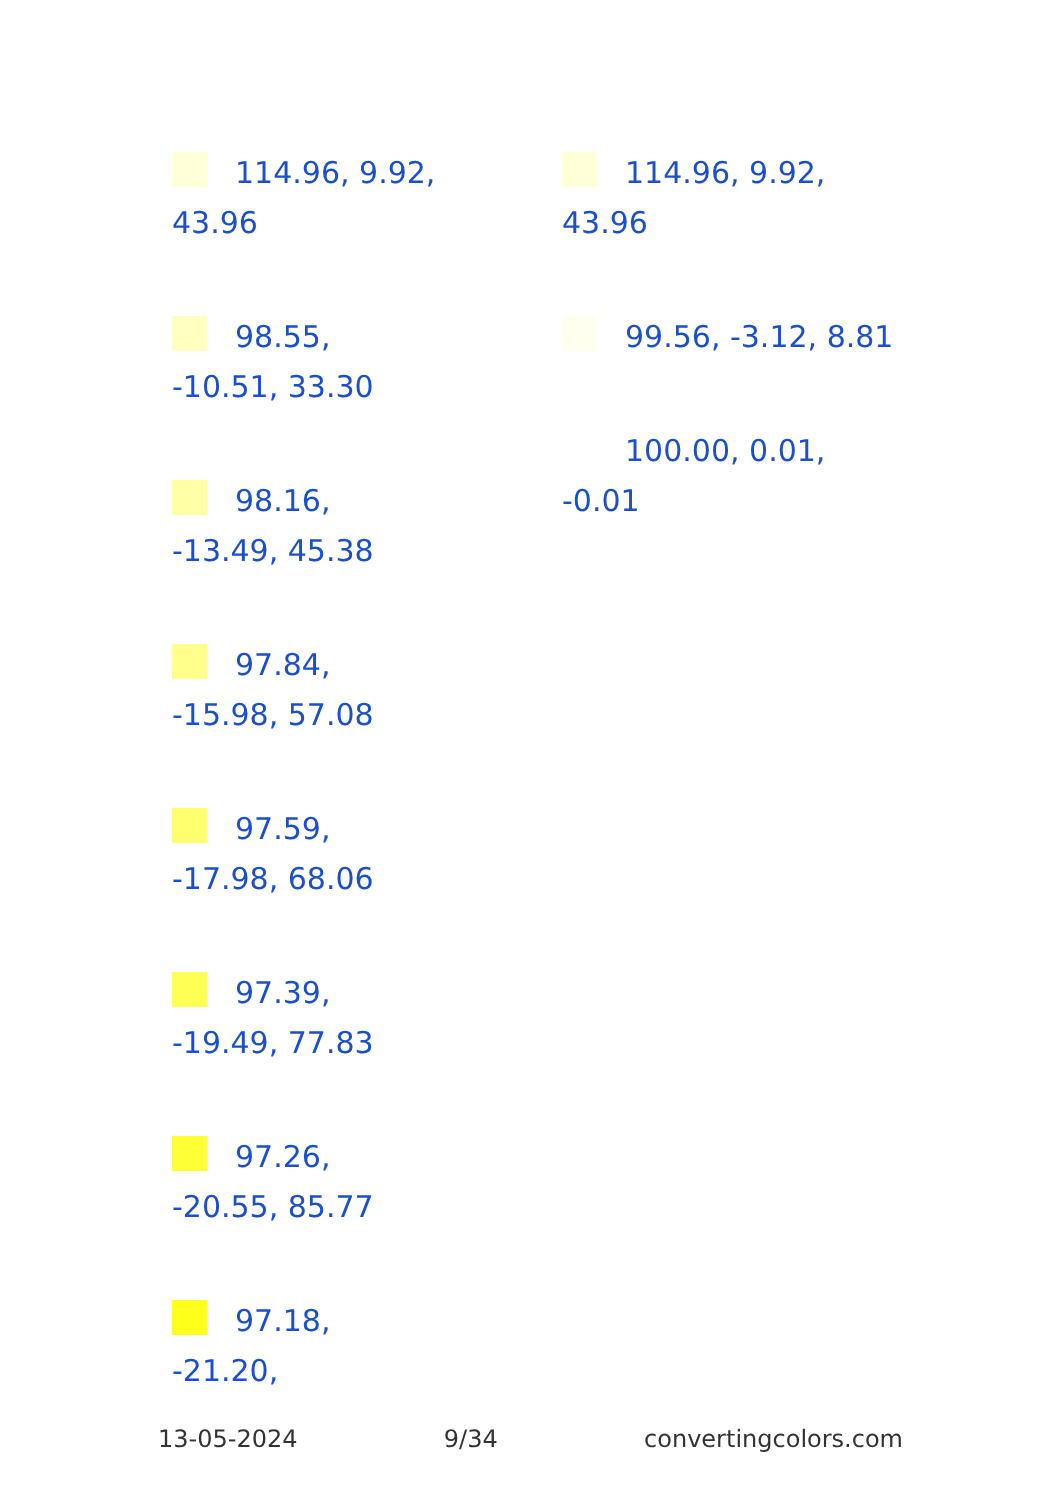114.96, 9.92, 43.96
98.55, -10.51, 33.30
98.16, -13.49, 45.38
97.84, -15.98, 57.08
97.59, -17.98, 68.06
97.39, -19.49, 77.83
97.26, -20.55, 85.77
97.18, -21.20,
114.96, 9.92, 43.96
99.56, -3.12, 8.81
100.00, 0.01, -0.01
13-05-2024 9/34 convertingcolors.com